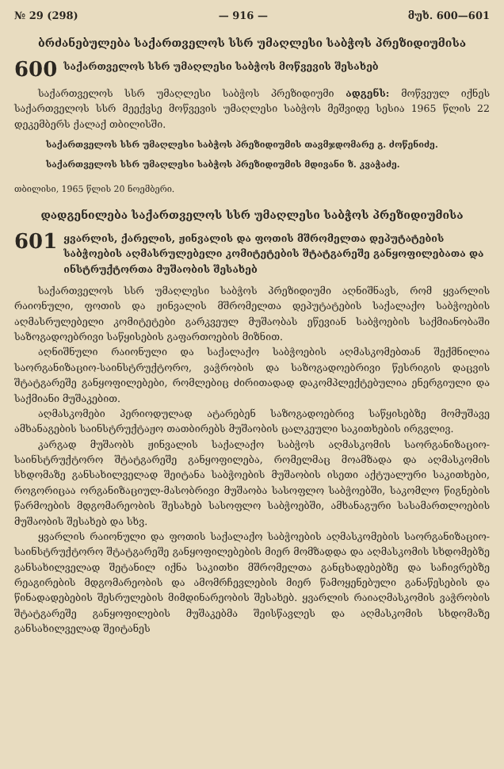№ 29 (298) — 916 — მუხ. 600—601
ბრძანებულება საქართველოს სსრ უმაღლესი საბჭოს პრეზიდიუმისა
600 საქართველოს სსრ უმაღლესი საბჭოს მოწვევის შესახებ
საქართველოს სსრ უმაღლესი საბჭოს პრეზიდიუმი ადგენს: მოწვეულ იქნეს საქართველოს სსრ მეექვსე მოწვევის უმაღლესი საბჭოს მეშვიდე სესია 1965 წლის 22 დეკემბერს ქალაქ თბილისში.
საქართველოს სსრ უმაღლესი საბჭოს პრეზიდიუმის თავმჯდომარე გ. ძოწენიძე.
საქართველოს სსრ უმაღლესი საბჭოს პრეზიდიუმის მდივანი ზ. კვაჭაძე.
თბილისი, 1965 წლის 20 ნოემბერი.
დადგენილება საქართველოს სსრ უმაღლესი საბჭოს პრეზიდიუმისა
601 ყვარლის, ქარელის, ჟინვალის და ფოთის მშრომელთა დეპუტატების საბჭოების აღმასრულებელი კომიტეტების შტატგარეშე განყოფილებათა და ინსტრუქტორთა მუშაობის შესახებ
საქართველოს სსრ უმაღლესი საბჭოს პრეზიდიუმი აღნიშნავს, რომ ყვარლის რაიონული, ფოთის და ჟინვალის მშრომელთა დეპუტატების საქალაქო საბჭოების აღმასრულებელი კომიტეტები გარკვეულ მუშაობას ეწევიან საბჭოების საქმიანობაში საზოგადოებრივი საწყისების გაფართოების მიზნით.
აღნიშნული რაიონული და საქალაქო საბჭოების აღმასკომებთან შექმნილია საორგანიზაციო-საინსტრუქტორო, ვაჭრობის და საზოგადოებრივი წესრიგის დაცვის შტატგარეშე განყოფილებები, რომლებიც ძირითადად დაკომპლექტებულია ენერგიული და საქმიანი მუშაკებით.
აღმასკომები პერიოდულად ატარებენ საზოგადოებრივ საწყისებზე მომუშავე ამხანაგების საინსტრუქტაჟო თათბირებს მუშაობის ცალკეული საკითხების ირგვლივ.
კარგად მუშაობს ჟინვალის საქალაქო საბჭოს აღმასკომის საორგანიზაციო-საინსტრუქტორო შტატგარეშე განყოფილება, რომელმაც მოამზადა და აღმასკომის სხდომაზე განსახილველად შეიტანა საბჭოების მუშაობის ისეთი აქტუალური საკითხები, როგორიცაა ორგანიზაციულ-მასობრივი მუშაობა სასოფლო საბჭოებში, საკომლო წიგნების წარმოების მდგომარეობის შესახებ სასოფლო საბჭოებში, ამხანაგური სასამართლოების მუშაობის შესახებ და სხვ.
ყვარლის რაიონული და ფოთის საქალაქო საბჭოების აღმასკომების საორგანიზაციო-საინსტრუქტორო შტატგარეშე განყოფილებების მიერ მომზადდა და აღმასკომის სხდომებზე განსახილველად შეტანილ იქნა საკითხი მშრომელთა განცხადებებზე და საჩივრებზე რეაგირების მდგომარეობის და ამომრჩევლების მიერ წამოყენებული განაწესების და წინადადებების შესრულების მიმდინარეობის შესახებ. ყვარლის რაიაღმასკომის ვაჭრობის შტატგარეშე განყოფილების მუშაკებმა შეისწავლეს და აღმასკომის სხდომაზე განსახილველად შეიტანეს